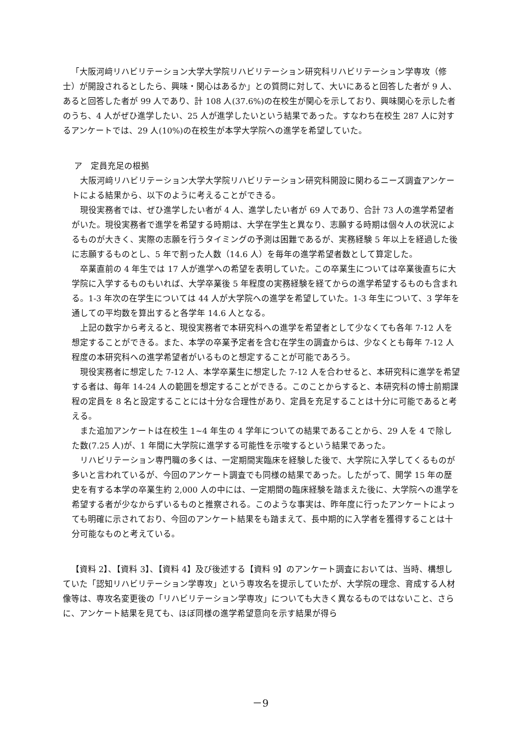「大阪河﨑リハビリテーション大学大学院リハビリテーション研究科リハビリテーション学専攻（修士）が開設されるとしたら、興味・関心はあるか」との質問に対して、大いにあると回答した者が 9 人、あると回答した者が 99 人であり、計 108 人(37.6%)の在校生が関心を示しており、興味関心を示した者のうち、4 人がぜひ進学したい、25 人が進学したいという結果であった。すなわち在校生 287 人に対するアンケートでは、29 人(10%)の在校生が本学大学院への進学を希望していた。
ア　定員充足の根拠
大阪河﨑リハビリテーション大学大学院リハビリテーション研究科開設に関わるニーズ調査アンケートによる結果から、以下のように考えることができる。
現役実務者では、ぜひ進学したい者が 4 人、進学したい者が 69 人であり、合計 73 人の進学希望者がいた。現役実務者で進学を希望する時期は、大学在学生と異なり、志願する時期は個々人の状況によるものが大きく、実際の志願を行うタイミングの予測は困難であるが、実務経験 5 年以上を経過した後に志願するものとし、5 年で割った人数（14.6 人）を毎年の進学希望者数として算定した。
卒業直前の 4 年生では 17 人が進学への希望を表明していた。この卒業生については卒業後直ちに大学院に入学するものもいれば、大学卒業後 5 年程度の実務経験を経てからの進学希望するものも含まれる。1-3 年次の在学生については 44 人が大学院への進学を希望していた。1-3 年生について、3 学年を通しての平均数を算出すると各学年 14.6 人となる。
上記の数字から考えると、現役実務者で本研究科への進学を希望者として少なくても各年 7-12 人を想定することができる。また、本学の卒業予定者を含む在学生の調査からは、少なくとも毎年 7-12 人程度の本研究科への進学希望者がいるものと想定することが可能であろう。
現役実務者に想定した 7-12 人、本学卒業生に想定した 7-12 人を合わせると、本研究科に進学を希望する者は、毎年 14-24 人の範囲を想定することができる。このことからすると、本研究科の博士前期課程の定員を 8 名と設定することには十分な合理性があり、定員を充足することは十分に可能であると考える。
また追加アンケートは在校生 1~4 年生の 4 学年についての結果であることから、29 人を 4 で除した数(7.25 人)が、1 年間に大学院に進学する可能性を示唆するという結果であった。
リハビリテーション専門職の多くは、一定期間実臨床を経験した後で、大学院に入学してくるものが多いと言われているが、今回のアンケート調査でも同様の結果であった。したがって、開学 15 年の歴史を有する本学の卒業生約 2,000 人の中には、一定期間の臨床経験を踏まえた後に、大学院への進学を希望する者が少なからずいるものと推察される。このような事実は、昨年度に行ったアンケートによっても明確に示されており、今回のアンケート結果をも踏まえて、長中期的に入学者を獲得することは十分可能なものと考えている。
【資料 2】、【資料 3】、【資料 4】及び後述する【資料 9】のアンケート調査においては、当時、構想していた「認知リハビリテーション学専攻」という専攻名を提示していたが、大学院の理念、育成する人材像等は、専攻名変更後の「リハビリテーション学専攻」についても大きく異なるものではないこと、さらに、アンケート結果を見ても、ほぼ同様の進学希望意向を示す結果が得ら
－9